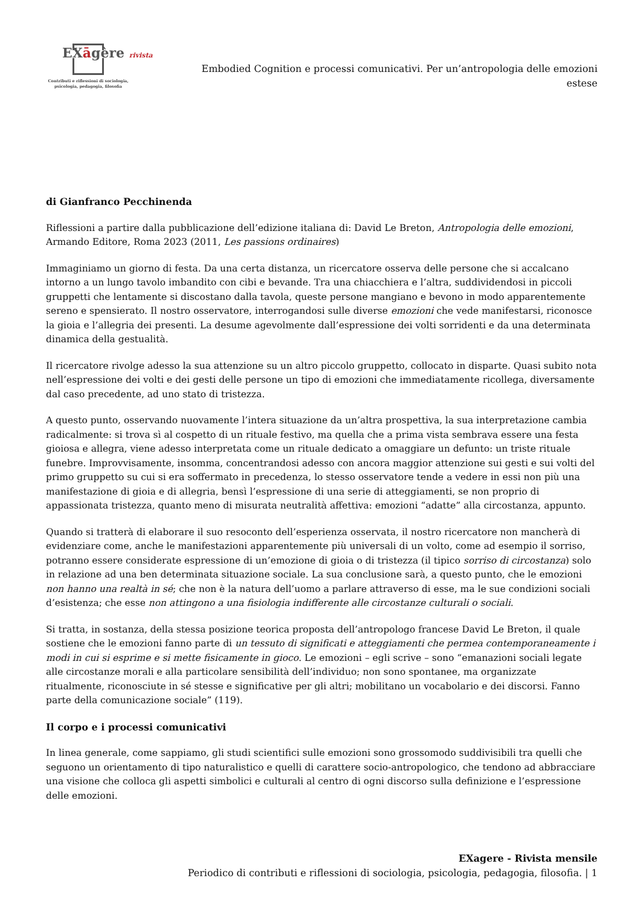EXāgère rivista
Contributi e riflessioni di sociologia,
psicologia, pedagogia, filosofia
Embodied Cognition e processi comunicativi. Per un’antropologia delle emozioni estese
di Gianfranco Pecchinenda
Riflessioni a partire dalla pubblicazione dell’edizione italiana di: David Le Breton, Antropologia delle emozioni, Armando Editore, Roma 2023 (2011, Les passions ordinaires)
Immaginiamo un giorno di festa. Da una certa distanza, un ricercatore osserva delle persone che si accalcano intorno a un lungo tavolo imbandito con cibi e bevande. Tra una chiacchiera e l’altra, suddividendosi in piccoli gruppetti che lentamente si discostano dalla tavola, queste persone mangiano e bevono in modo apparentemente sereno e spensierato. Il nostro osservatore, interrogandosi sulle diverse emozioni che vede manifestarsi, riconosce la gioia e l’allegria dei presenti. La desume agevolmente dall’espressione dei volti sorridenti e da una determinata dinamica della gestualità.
Il ricercatore rivolge adesso la sua attenzione su un altro piccolo gruppetto, collocato in disparte. Quasi subito nota nell’espressione dei volti e dei gesti delle persone un tipo di emozioni che immediatamente ricollega, diversamente dal caso precedente, ad uno stato di tristezza.
A questo punto, osservando nuovamente l’intera situazione da un’altra prospettiva, la sua interpretazione cambia radicalmente: si trova sì al cospetto di un rituale festivo, ma quella che a prima vista sembrava essere una festa gioiosa e allegra, viene adesso interpretata come un rituale dedicato a omaggiare un defunto: un triste rituale funebre. Improvvisamente, insomma, concentrandosi adesso con ancora maggior attenzione sui gesti e sui volti del primo gruppetto su cui si era soffermato in precedenza, lo stesso osservatore tende a vedere in essi non più una manifestazione di gioia e di allegria, bensì l’espressione di una serie di atteggiamenti, se non proprio di appassionata tristezza, quanto meno di misurata neutralità affettiva: emozioni “adatte” alla circostanza, appunto.
Quando si tratterà di elaborare il suo resoconto dell’esperienza osservata, il nostro ricercatore non mancherà di evidenziare come, anche le manifestazioni apparentemente più universali di un volto, come ad esempio il sorriso, potranno essere considerate espressione di un’emozione di gioia o di tristezza (il tipico sorriso di circostanza) solo in relazione ad una ben determinata situazione sociale. La sua conclusione sarà, a questo punto, che le emozioni non hanno una realtà in sé; che non è la natura dell’uomo a parlare attraverso di esse, ma le sue condizioni sociali d’esistenza; che esse non attingono a una fisiologia indifferente alle circostanze culturali o sociali.
Si tratta, in sostanza, della stessa posizione teorica proposta dell’antropologo francese David Le Breton, il quale sostiene che le emozioni fanno parte di un tessuto di significati e atteggiamenti che permea contemporaneamente i modi in cui si esprime e si mette fisicamente in gioco. Le emozioni – egli scrive – sono “emanazioni sociali legate alle circostanze morali e alla particolare sensibilità dell’individuo; non sono spontanee, ma organizzate ritualmente, riconosciute in sé stesse e significative per gli altri; mobilitano un vocabolario e dei discorsi. Fanno parte della comunicazione sociale” (119).
Il corpo e i processi comunicativi
In linea generale, come sappiamo, gli studi scientifici sulle emozioni sono grossomodo suddivisibili tra quelli che seguono un orientamento di tipo naturalistico e quelli di carattere socio-antropologico, che tendono ad abbracciare una visione che colloca gli aspetti simbolici e culturali al centro di ogni discorso sulla definizione e l’espressione delle emozioni.
EXagere - Rivista mensile
Periodico di contributi e riflessioni di sociologia, psicologia, pedagogia, filosofia. | 1